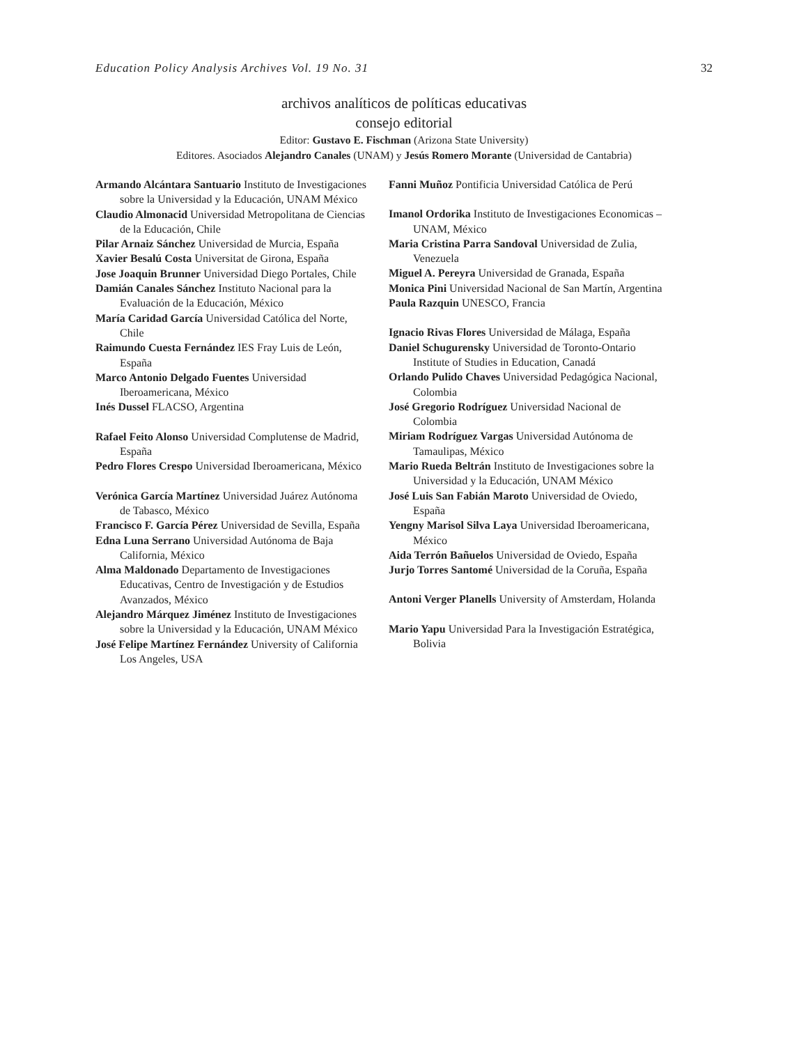Education Policy Analysis Archives Vol. 19 No. 31 32
archivos analíticos de políticas educativas
consejo editorial
Editor: Gustavo E. Fischman (Arizona State University)
Editores. Asociados Alejandro Canales (UNAM) y Jesús Romero Morante (Universidad de Cantabria)
Armando Alcántara Santuario Instituto de Investigaciones sobre la Universidad y la Educación, UNAM México
Claudio Almonacid Universidad Metropolitana de Ciencias de la Educación, Chile
Pilar Arnaiz Sánchez Universidad de Murcia, España
Xavier Besalú Costa Universitat de Girona, España
Jose Joaquin Brunner Universidad Diego Portales, Chile
Damián Canales Sánchez Instituto Nacional para la Evaluación de la Educación, México
María Caridad García Universidad Católica del Norte, Chile
Raimundo Cuesta Fernández IES Fray Luis de León, España
Marco Antonio Delgado Fuentes Universidad Iberoamericana, México
Inés Dussel FLACSO, Argentina
Rafael Feito Alonso Universidad Complutense de Madrid, España
Pedro Flores Crespo Universidad Iberoamericana, México
Verónica García Martínez Universidad Juárez Autónoma de Tabasco, México
Francisco F. García Pérez Universidad de Sevilla, España
Edna Luna Serrano Universidad Autónoma de Baja California, México
Alma Maldonado Departamento de Investigaciones Educativas, Centro de Investigación y de Estudios Avanzados, México
Alejandro Márquez Jiménez Instituto de Investigaciones sobre la Universidad y la Educación, UNAM México
José Felipe Martínez Fernández University of California Los Angeles, USA
Fanni Muñoz Pontificia Universidad Católica de Perú
Imanol Ordorika Instituto de Investigaciones Economicas – UNAM, México
Maria Cristina Parra Sandoval Universidad de Zulia, Venezuela
Miguel A. Pereyra Universidad de Granada, España
Monica Pini Universidad Nacional de San Martín, Argentina
Paula Razquin UNESCO, Francia
Ignacio Rivas Flores Universidad de Málaga, España
Daniel Schugurensky Universidad de Toronto-Ontario Institute of Studies in Education, Canadá
Orlando Pulido Chaves Universidad Pedagógica Nacional, Colombia
José Gregorio Rodríguez Universidad Nacional de Colombia
Miriam Rodríguez Vargas Universidad Autónoma de Tamaulipas, México
Mario Rueda Beltrán Instituto de Investigaciones sobre la Universidad y la Educación, UNAM México
José Luis San Fabián Maroto Universidad de Oviedo, España
Yengny Marisol Silva Laya Universidad Iberoamericana, México
Aida Terrón Bañuelos Universidad de Oviedo, España
Jurjo Torres Santomé Universidad de la Coruña, España
Antoni Verger Planells University of Amsterdam, Holanda
Mario Yapu Universidad Para la Investigación Estratégica, Bolivia